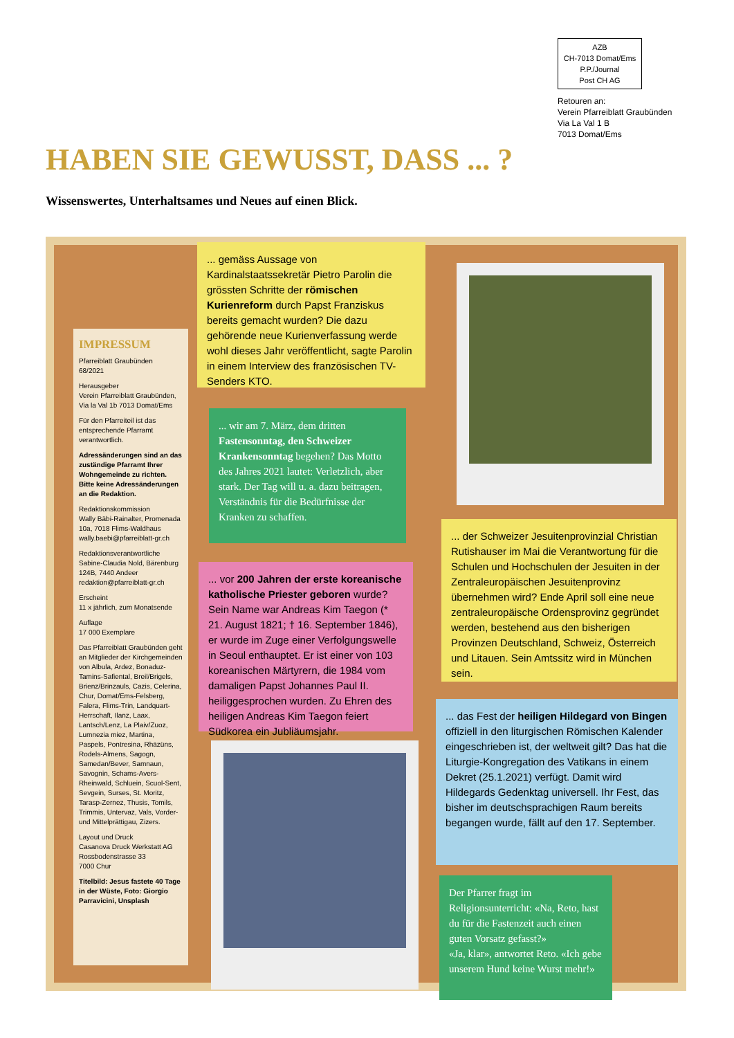AZB
CH-7013 Domat/Ems
P.P./Journal
Post CH AG
Retouren an:
Verein Pfarreiblatt Graubünden
Via La Val 1 B
7013 Domat/Ems
HABEN SIE GEWUSST, DASS ... ?
Wissenswertes, Unterhaltsames und Neues auf einen Blick.
IMPRESSUM
Pfarreiblatt Graubünden
68/2021
Herausgeber
Verein Pfarreiblatt Graubünden, Via la Val 1b 7013 Domat/Ems
Für den Pfarreiteil ist das entsprechende Pfarramt verantwortlich.
Adressänderungen sind an das zuständige Pfarramt Ihrer Wohngemeinde zu richten. Bitte keine Adressänderungen an die Redaktion.
Redaktionskommission
Wally Bäbi-Rainalter, Promenada 10a, 7018 Flims-Waldhaus wally.baebi@pfarreiblatt-gr.ch
Redaktionsverantwortliche
Sabine-Claudia Nold, Bärenburg 124B, 7440 Andeer redaktion@pfarreiblatt-gr.ch
Erscheint
11 x jährlich, zum Monatsende
Auflage
17 000 Exemplare
Das Pfarreiblatt Graubünden geht an Mitglieder der Kirchgemeinden von Albula, Ardez, Bonaduz-Tamins-Safiental, Breil/Brigels, Brienz/Brinzauls, Cazis, Celerina, Chur, Domat/Ems-Felsberg, Falera, Flims-Trin, Landquart-Herrschaft, Ilanz, Laax, Lantsch/Lenz, La Plaiv/Zuoz, Lumnezia miez, Martina, Paspels, Pontresina, Rhäzüns, Rodels-Almens, Sagogn, Samedan/Bever, Samnaun, Savognin, Schams-Avers-Rheinwald, Schluein, Scuol-Sent, Sevgein, Surses, St. Moritz, Tarasp-Zernez, Thusis, Tomils, Trimmis, Untervaz, Vals, Vorder- und Mittelprättigau, Zizers.
Layout und Druck
Casanova Druck Werkstatt AG Rossbodenstrasse 33
7000 Chur
Titelbild: Jesus fastete 40 Tage in der Wüste, Foto: Giorgio Parravicini, Unsplash
... gemäss Aussage von Kardinalstaatssekretär Pietro Parolin die grössten Schritte der römischen Kurienreform durch Papst Franziskus bereits gemacht wurden? Die dazu gehörende neue Kurienverfassung werde wohl dieses Jahr veröffentlicht, sagte Parolin in einem Interview des französischen TV-Senders KTO.
... wir am 7. März, dem dritten Fastensonntag, den Schweizer Krankensonntag begehen? Das Motto des Jahres 2021 lautet: Verletzlich, aber stark. Der Tag will u. a. dazu beitragen, Verständnis für die Bedürfnisse der Kranken zu schaffen.
... vor 200 Jahren der erste koreanische katholische Priester geboren wurde? Sein Name war Andreas Kim Taegon (* 21. August 1821; † 16. September 1846), er wurde im Zuge einer Verfolgungswelle in Seoul enthauptet. Er ist einer von 103 koreanischen Märtyrern, die 1984 vom damaligen Papst Johannes Paul II. heiliggesprochen wurden. Zu Ehren des heiligen Andreas Kim Taegon feiert Südkorea ein Jubliäumsjahr.
... der Schweizer Jesuitenprovinzial Christian Rutishauser im Mai die Verantwortung für die Schulen und Hochschulen der Jesuiten in der Zentraleuropäischen Jesuitenprovinz übernehmen wird? Ende April soll eine neue zentraleuropäische Ordensprovinz gegründet werden, bestehend aus den bisherigen Provinzen Deutschland, Schweiz, Österreich und Litauen. Sein Amtssitz wird in München sein.
... das Fest der heiligen Hildegard von Bingen offiziell in den liturgischen Römischen Kalender eingeschrieben ist, der weltweit gilt? Das hat die Liturgie-Kongregation des Vatikans in einem Dekret (25.1.2021) verfügt. Damit wird Hildegards Gedenktag universell. Ihr Fest, das bisher im deutschsprachigen Raum bereits begangen wurde, fällt auf den 17. September.
Der Pfarrer fragt im Religionsunterricht: «Na, Reto, hast du für die Fastenzeit auch einen guten Vorsatz gefasst?»
«Ja, klar», antwortet Reto. «Ich gebe unserem Hund keine Wurst mehr!»